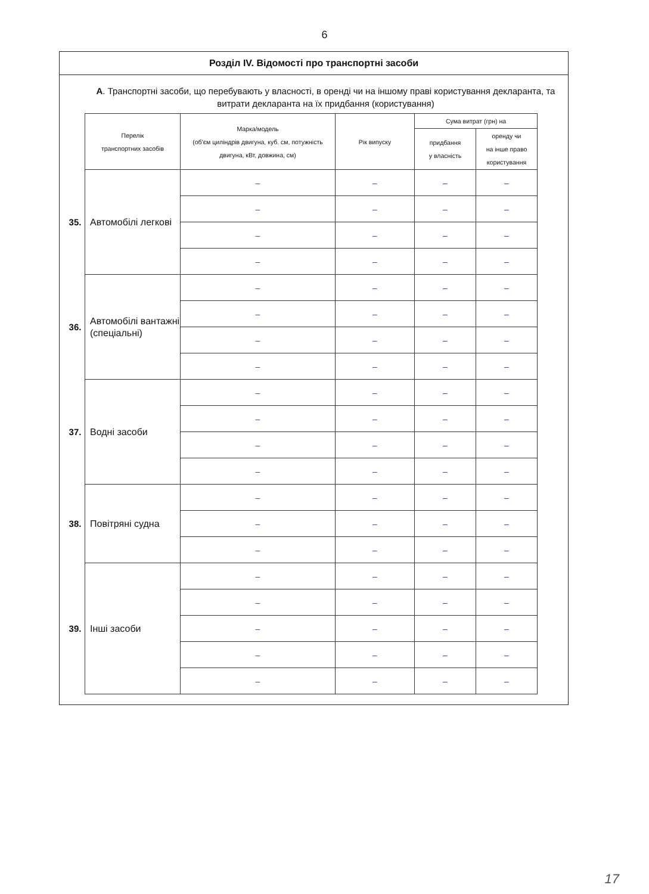6
Розділ IV. Відомості про транспортні засоби
А. Транспортні засоби, що перебувають у власності, в оренді чи на іншому праві користування декларанта, та витрати декларанта на їх придбання (користування)
| | Перелік транспортних засобів | Марка/модель (об'єм циліндрів двигуна, куб. см, потужність двигуна, кВт, довжина, см) | Рік випуску | Сума витрат (грн) на | |
| | | | | придбання у власність | оренду чи на інше право користування |
| 35. | Автомобілі легкові | – | – | – | – |
| | | – | – | – | – |
| | | – | – | – | – |
| | | – | – | – | – |
| 36. | Автомобілі вантажні (спеціальні) | – | – | – | – |
| | | – | – | – | – |
| | | – | – | – | – |
| | | – | – | – | – |
| 37. | Водні засоби | – | – | – | – |
| | | – | – | – | – |
| | | – | – | – | – |
| | | – | – | – | – |
| 38. | Повітряні судна | – | – | – | – |
| | | – | – | – | – |
| | | – | – | – | – |
| 39. | Інші засоби | – | – | – | – |
| | | – | – | – | – |
| | | – | – | – | – |
| | | – | – | – | – |
| | | – | – | – | – |
17